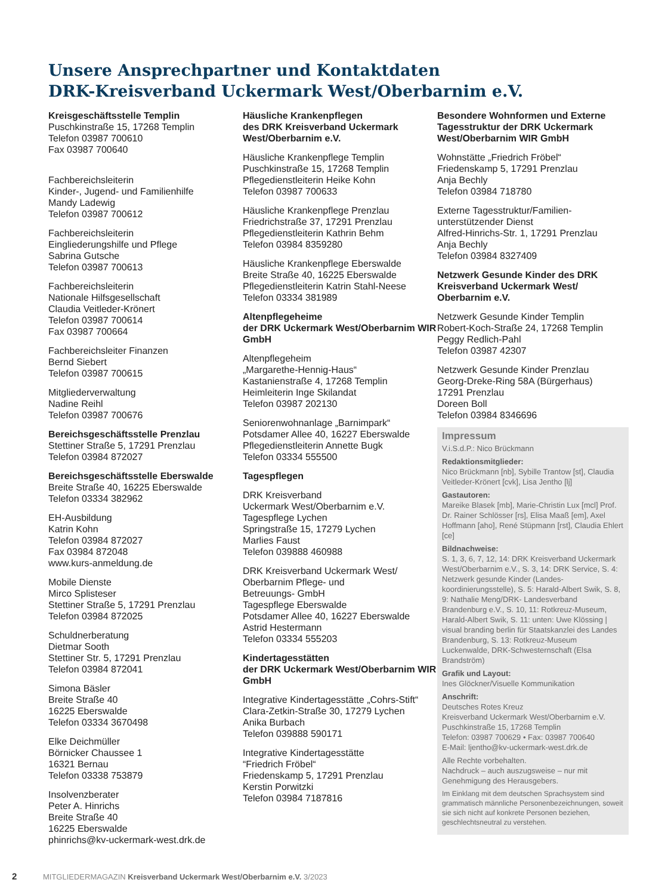Unsere Ansprechpartner und Kontaktdaten
DRK-Kreisverband Uckermark West/Oberbarnim e.V.
Kreisgeschäftsstelle Templin
Puschkinstraße 15, 17268 Templin
Telefon 03987 700610
Fax 03987 700640
Fachbereichsleiterin
Kinder-, Jugend- und Familienhilfe
Mandy Ladewig
Telefon 03987 700612
Fachbereichsleiterin
Eingliederungshilfe und Pflege
Sabrina Gutsche
Telefon 03987 700613
Fachbereichsleiterin
Nationale Hilfsgesellschaft
Claudia Veitleder-Krönert
Telefon 03987 700614
Fax 03987 700664
Fachbereichsleiter Finanzen
Bernd Siebert
Telefon 03987 700615
Mitgliederverwaltung
Nadine Reihl
Telefon 03987 700676
Bereichsgeschäftsstelle Prenzlau
Stettiner Straße 5, 17291 Prenzlau
Telefon 03984 872027
Bereichsgeschäftsstelle Eberswalde
Breite Straße 40, 16225 Eberswalde
Telefon 03334 382962
EH-Ausbildung
Katrin Kohn
Telefon 03984 872027
Fax 03984 872048
www.kurs-anmeldung.de
Mobile Dienste
Mirco Splisteser
Stettiner Straße 5, 17291 Prenzlau
Telefon 03984 872025
Schuldnerberatung
Dietmar Sooth
Stettiner Str. 5, 17291 Prenzlau
Telefon 03984 872041
Simona Bäsler
Breite Straße 40
16225 Eberswalde
Telefon 03334 3670498
Elke Deichmüller
Börnicker Chaussee 1
16321 Bernau
Telefon 03338 753879
Insolvenzberater
Peter A. Hinrichs
Breite Straße 40
16225 Eberswalde
phinrichs@kv-uckermark-west.drk.de
Häusliche Krankenpflegen
des DRK Kreisverband Uckermark West/Oberbarnim e.V.
Häusliche Krankenpflege Templin
Puschkinstraße 15, 17268 Templin
Pflegedienstleiterin Heike Kohn
Telefon 03987 700633
Häusliche Krankenpflege Prenzlau
Friedrichstraße 37, 17291 Prenzlau
Pflegedienstleiterin Kathrin Behm
Telefon 03984 8359280
Häusliche Krankenpflege Eberswalde
Breite Straße 40, 16225 Eberswalde
Pflegedienstleiterin Katrin Stahl-Neese
Telefon 03334 381989
Altenpflegeheime
der DRK Uckermark West/Oberbarnim WIR GmbH
Altenpflegeheim
„Margarethe-Hennig-Haus“
Kastanienstraße 4, 17268 Templin
Heimleiterin Inge Skilandat
Telefon 03987 202130
Seniorenwohnanlage „Barnimpark“
Potsdamer Allee 40, 16227 Eberswalde
Pflegedienstleiterin Annette Bugk
Telefon 03334 555500
Tagespflegen
DRK Kreisverband
Uckermark West/Oberbarnim e.V.
Tagespflege Lychen
Springstraße 15, 17279 Lychen
Marlies Faust
Telefon 039888 460988
DRK Kreisverband Uckermark West/
Oberbarnim Pflege- und
Betreuungs- GmbH
Tagespflege Eberswalde
Potsdamer Allee 40, 16227 Eberswalde
Astrid Hestermann
Telefon 03334 555203
Kindertagesstätten
der DRK Uckermark West/Oberbarnim WIR GmbH
Integrative Kindertagesstätte „Cohrs-Stift“
Clara-Zetkin-Straße 30, 17279 Lychen
Anika Burbach
Telefon 039888 590171
Integrative Kindertagesstätte
“Friedrich Fröbel“
Friedenskamp 5, 17291 Prenzlau
Kerstin Porwitzki
Telefon 03984 7187816
Besondere Wohnformen und Externe Tagesstruktur der DRK Uckermark West/Oberbarnim WIR GmbH
Wohnstätte „Friedrich Fröbel“
Friedenskamp 5, 17291 Prenzlau
Anja Bechly
Telefon 03984 718780
Externe Tagesstruktur/Familien-
unterstützender Dienst
Alfred-Hinrichs-Str. 1, 17291 Prenzlau
Anja Bechly
Telefon 03984 8327409
Netzwerk Gesunde Kinder des DRK Kreisverband Uckermark West/ Oberbarnim e.V.
Netzwerk Gesunde Kinder Templin
Robert-Koch-Straße 24, 17268 Templin
Peggy Redlich-Pahl
Telefon 03987 42307
Netzwerk Gesunde Kinder Prenzlau
Georg-Dreke-Ring 58A (Bürgerhaus)
17291 Prenzlau
Doreen Boll
Telefon 03984 8346696
Impressum
V.i.S.d.P.: Nico Brückmann
Redaktionsmitglieder:
Nico Brückmann [nb], Sybille Trantow [st], Claudia Veitleder-Krönert [cvk], Lisa Jentho [lj]
Gastautoren:
Mareike Blasek [mb], Marie-Christin Lux [mcl] Prof. Dr. Rainer Schlösser [rs], Elisa Maaß [em], Axel Hoffmann [aho], René Stüpmann [rst], Claudia Ehlert [ce]
Bildnachweise:
S. 1, 3, 6, 7, 12, 14: DRK Kreisverband Uckermark West/Oberbarnim e.V., S. 3, 14: DRK Service, S. 4: Netzwerk gesunde Kinder (Landes- koordinierungsstelle), S. 5: Harald-Albert Swik, S. 8, 9: Nathalie Meng/DRK- Landesverband Brandenburg e.V., S. 10, 11: Rotkreuz-Museum, Harald-Albert Swik, S. 11: unten: Uwe Klössing | visual branding berlin für Staatskanzlei des Landes Brandenburg, S. 13: Rotkreuz-Museum Luckenwalde, DRK-Schwesternschaft (Elsa Brandström)
Grafik und Layout:
Ines Glöckner/Visuelle Kommunikation
Anschrift:
Deutsches Rotes Kreuz
Kreisverband Uckermark West/Oberbarnim e.V.
Puschkinstraße 15, 17268 Templin
Telefon: 03987 700629 • Fax: 03987 700640
E-Mail: ljentho@kv-uckermark-west.drk.de
Alle Rechte vorbehalten.
Nachdruck – auch auszugsweise – nur mit Genehmigung des Herausgebers.
Im Einklang mit dem deutschen Sprachsystem sind grammatisch männliche Personenbezeichnungen, soweit sie sich nicht auf konkrete Personen beziehen, geschlechtsneutral zu verstehen.
2 MITGLIEDERMAGAZIN Kreisverband Uckermark West/Oberbarnim e.V. 3/2023